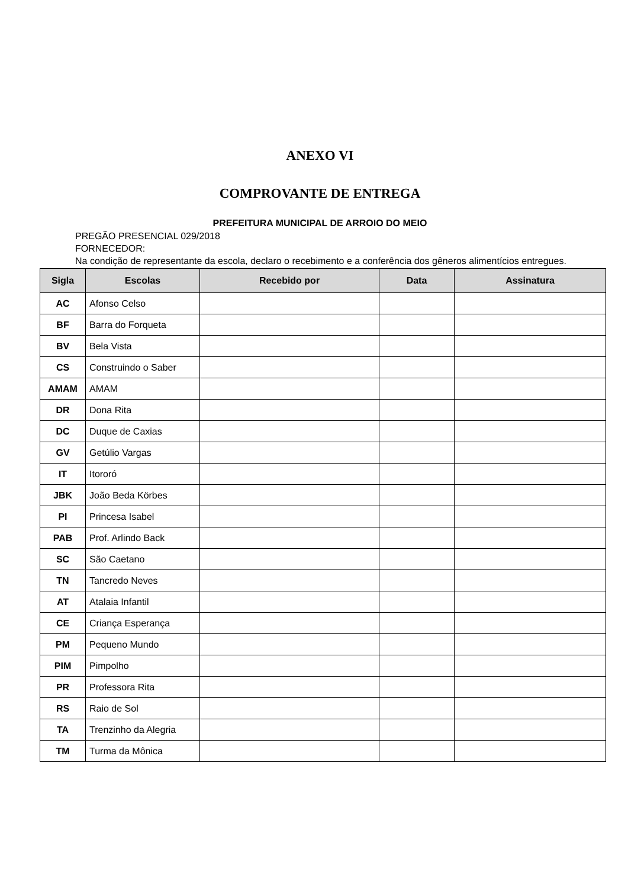ANEXO VI
COMPROVANTE DE ENTREGA
PREFEITURA MUNICIPAL DE ARROIO DO MEIO
PREGÃO PRESENCIAL 029/2018
FORNECEDOR:
Na condição de representante da escola, declaro o recebimento e a conferência dos gêneros alimentícios entregues.
| Sigla | Escolas | Recebido por | Data | Assinatura |
| --- | --- | --- | --- | --- |
| AC | Afonso Celso | | | |
| BF | Barra do Forqueta | | | |
| BV | Bela Vista | | | |
| CS | Construindo o Saber | | | |
| AMAM | AMAM | | | |
| DR | Dona Rita | | | |
| DC | Duque de Caxias | | | |
| GV | Getúlio Vargas | | | |
| IT | Itororó | | | |
| JBK | João Beda Körbes | | | |
| PI | Princesa Isabel | | | |
| PAB | Prof. Arlindo Back | | | |
| SC | São Caetano | | | |
| TN | Tancredo Neves | | | |
| AT | Atalaia Infantil | | | |
| CE | Criança Esperança | | | |
| PM | Pequeno Mundo | | | |
| PIM | Pimpolho | | | |
| PR | Professora Rita | | | |
| RS | Raio de Sol | | | |
| TA | Trenzinho da Alegria | | | |
| TM | Turma da Mônica | | | |